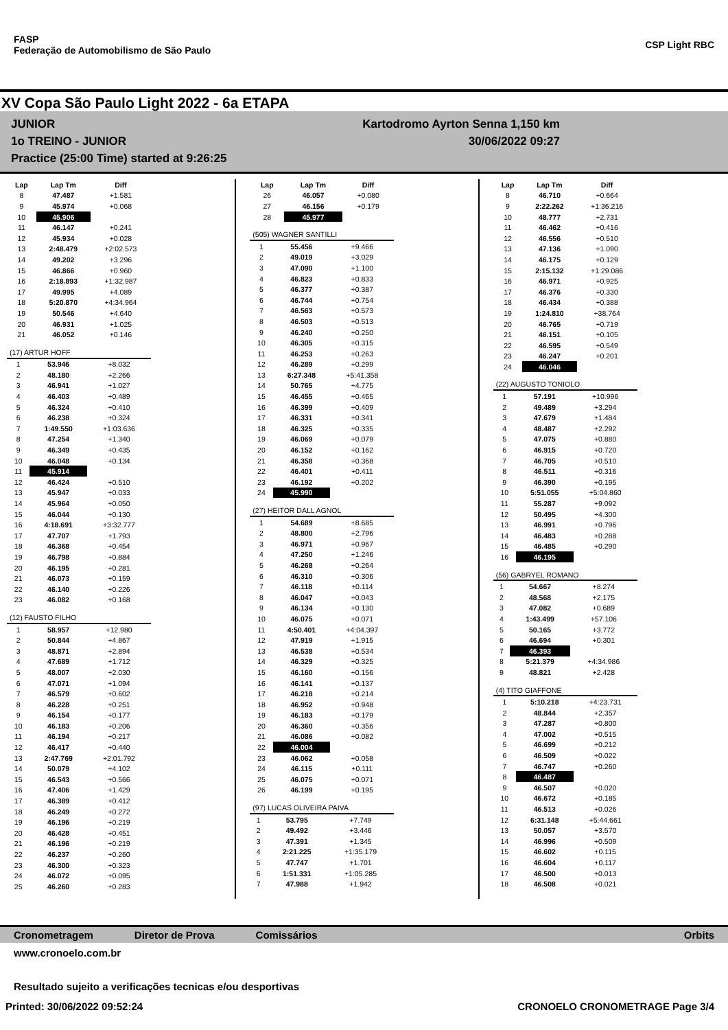FASP
Federação de Automobilismo de São Paulo
CSP Light RBC
XV Copa São Paulo Light 2022 - 6a ETAPA
JUNIOR Kartodromo Ayrton Senna 1,150 km
1o TREINO - JUNIOR 30/06/2022 09:27
Practice (25:00 Time) started at 9:26:25
| Lap | Lap Tm | Diff |
| --- | --- | --- |
| 8 | 47.487 | +1.581 |
| 9 | 45.974 | +0.068 |
| 10 | 45.906 | |
| 11 | 46.147 | +0.241 |
| 12 | 45.934 | +0.028 |
| 13 | 2:48.479 | +2:02.573 |
| 14 | 49.202 | +3.296 |
| 15 | 46.866 | +0.960 |
| 16 | 2:18.893 | +1:32.987 |
| 17 | 49.995 | +4.089 |
| 18 | 5:20.870 | +4:34.964 |
| 19 | 50.546 | +4.640 |
| 20 | 46.931 | +1.025 |
| 21 | 46.052 | +0.146 |
| (17) ARTUR HOFF | | |
| --- | --- | --- |
| 1 | 53.946 | +8.032 |
| 2 | 48.180 | +2.266 |
| 3 | 46.941 | +1.027 |
| 4 | 46.403 | +0.489 |
| 5 | 46.324 | +0.410 |
| 6 | 46.238 | +0.324 |
| 7 | 1:49.550 | +1:03.636 |
| 8 | 47.254 | +1.340 |
| 9 | 46.349 | +0.435 |
| 10 | 46.048 | +0.134 |
| 11 | 45.914 | |
| 12 | 46.424 | +0.510 |
| 13 | 45.947 | +0.033 |
| 14 | 45.964 | +0.050 |
| 15 | 46.044 | +0.130 |
| 16 | 4:18.691 | +3:32.777 |
| 17 | 47.707 | +1.793 |
| 18 | 46.368 | +0.454 |
| 19 | 46.798 | +0.884 |
| 20 | 46.195 | +0.281 |
| 21 | 46.073 | +0.159 |
| 22 | 46.140 | +0.226 |
| 23 | 46.082 | +0.168 |
| (12) FAUSTO FILHO | | |
| --- | --- | --- |
| 1 | 58.957 | +12.980 |
| 2 | 50.844 | +4.867 |
| 3 | 48.871 | +2.894 |
| 4 | 47.689 | +1.712 |
| 5 | 48.007 | +2.030 |
| 6 | 47.071 | +1.094 |
| 7 | 46.579 | +0.602 |
| 8 | 46.228 | +0.251 |
| 9 | 46.154 | +0.177 |
| 10 | 46.183 | +0.206 |
| 11 | 46.194 | +0.217 |
| 12 | 46.417 | +0.440 |
| 13 | 2:47.769 | +2:01.792 |
| 14 | 50.079 | +4.102 |
| 15 | 46.543 | +0.566 |
| 16 | 47.406 | +1.429 |
| 17 | 46.389 | +0.412 |
| 18 | 46.249 | +0.272 |
| 19 | 46.196 | +0.219 |
| 20 | 46.428 | +0.451 |
| 21 | 46.196 | +0.219 |
| 22 | 46.237 | +0.260 |
| 23 | 46.300 | +0.323 |
| 24 | 46.072 | +0.095 |
| 25 | 46.260 | +0.283 |
| Lap | Lap Tm | Diff |
| --- | --- | --- |
| 26 | 46.057 | +0.080 |
| 27 | 46.156 | +0.179 |
| 28 | 45.977 | |
| (505) WAGNER SANTILLI | | |
| --- | --- | --- |
| 1 | 55.456 | +9.466 |
| 2 | 49.019 | +3.029 |
| 3 | 47.090 | +1.100 |
| 4 | 46.823 | +0.833 |
| 5 | 46.377 | +0.387 |
| 6 | 46.744 | +0.754 |
| 7 | 46.563 | +0.573 |
| 8 | 46.503 | +0.513 |
| 9 | 46.240 | +0.250 |
| 10 | 46.305 | +0.315 |
| 11 | 46.253 | +0.263 |
| 12 | 46.289 | +0.299 |
| 13 | 6:27.348 | +5:41.358 |
| 14 | 50.765 | +4.775 |
| 15 | 46.455 | +0.465 |
| 16 | 46.399 | +0.409 |
| 17 | 46.331 | +0.341 |
| 18 | 46.325 | +0.335 |
| 19 | 46.069 | +0.079 |
| 20 | 46.152 | +0.162 |
| 21 | 46.358 | +0.368 |
| 22 | 46.401 | +0.411 |
| 23 | 46.192 | +0.202 |
| 24 | 45.990 | |
| (27) HEITOR DALL AGNOL | | |
| --- | --- | --- |
| 1 | 54.689 | +8.685 |
| 2 | 48.800 | +2.796 |
| 3 | 46.971 | +0.967 |
| 4 | 47.250 | +1.246 |
| 5 | 46.268 | +0.264 |
| 6 | 46.310 | +0.306 |
| 7 | 46.118 | +0.114 |
| 8 | 46.047 | +0.043 |
| 9 | 46.134 | +0.130 |
| 10 | 46.075 | +0.071 |
| 11 | 4:50.401 | +4:04.397 |
| 12 | 47.919 | +1.915 |
| 13 | 46.538 | +0.534 |
| 14 | 46.329 | +0.325 |
| 15 | 46.160 | +0.156 |
| 16 | 46.141 | +0.137 |
| 17 | 46.218 | +0.214 |
| 18 | 46.952 | +0.948 |
| 19 | 46.183 | +0.179 |
| 20 | 46.360 | +0.356 |
| 21 | 46.086 | +0.082 |
| 22 | 46.004 | |
| 23 | 46.062 | +0.058 |
| 24 | 46.115 | +0.111 |
| 25 | 46.075 | +0.071 |
| 26 | 46.199 | +0.195 |
| (97) LUCAS OLIVEIRA PAIVA | | |
| --- | --- | --- |
| 1 | 53.795 | +7.749 |
| 2 | 49.492 | +3.446 |
| 3 | 47.391 | +1.345 |
| 4 | 2:21.225 | +1:35.179 |
| 5 | 47.747 | +1.701 |
| 6 | 1:51.331 | +1:05.285 |
| 7 | 47.988 | +1.942 |
| Lap | Lap Tm | Diff |
| --- | --- | --- |
| 8 | 46.710 | +0.664 |
| 9 | 2:22.262 | +1:36.216 |
| 10 | 48.777 | +2.731 |
| 11 | 46.462 | +0.416 |
| 12 | 46.556 | +0.510 |
| 13 | 47.136 | +1.090 |
| 14 | 46.175 | +0.129 |
| 15 | 2:15.132 | +1:29.086 |
| 16 | 46.971 | +0.925 |
| 17 | 46.376 | +0.330 |
| 18 | 46.434 | +0.388 |
| 19 | 1:24.810 | +38.764 |
| 20 | 46.765 | +0.719 |
| 21 | 46.151 | +0.105 |
| 22 | 46.595 | +0.549 |
| 23 | 46.247 | +0.201 |
| 24 | 46.046 | |
| (22) AUGUSTO TONIOLO | | |
| --- | --- | --- |
| 1 | 57.191 | +10.996 |
| 2 | 49.489 | +3.294 |
| 3 | 47.679 | +1.484 |
| 4 | 48.487 | +2.292 |
| 5 | 47.075 | +0.880 |
| 6 | 46.915 | +0.720 |
| 7 | 46.705 | +0.510 |
| 8 | 46.511 | +0.316 |
| 9 | 46.390 | +0.195 |
| 10 | 5:51.055 | +5:04.860 |
| 11 | 55.287 | +9.092 |
| 12 | 50.495 | +4.300 |
| 13 | 46.991 | +0.796 |
| 14 | 46.483 | +0.288 |
| 15 | 46.485 | +0.290 |
| 16 | 46.195 | |
| (56) GABRYEL ROMANO | | |
| --- | --- | --- |
| 1 | 54.667 | +8.274 |
| 2 | 48.568 | +2.175 |
| 3 | 47.082 | +0.689 |
| 4 | 1:43.499 | +57.106 |
| 5 | 50.165 | +3.772 |
| 6 | 46.694 | +0.301 |
| 7 | 46.393 | |
| 8 | 5:21.379 | +4:34.986 |
| 9 | 48.821 | +2.428 |
| (4) TITO GIAFFONE | | |
| --- | --- | --- |
| 1 | 5:10.218 | +4:23.731 |
| 2 | 48.844 | +2.357 |
| 3 | 47.287 | +0.800 |
| 4 | 47.002 | +0.515 |
| 5 | 46.699 | +0.212 |
| 6 | 46.509 | +0.022 |
| 7 | 46.747 | +0.260 |
| 8 | 46.487 | |
| 9 | 46.507 | +0.020 |
| 10 | 46.672 | +0.185 |
| 11 | 46.513 | +0.026 |
| 12 | 6:31.148 | +5:44.661 |
| 13 | 50.057 | +3.570 |
| 14 | 46.996 | +0.509 |
| 15 | 46.602 | +0.115 |
| 16 | 46.604 | +0.117 |
| 17 | 46.500 | +0.013 |
| 18 | 46.508 | +0.021 |
Cronometragem Diretor de Prova Comissários Orbits
www.cronoelo.com.br
Resultado sujeito a verificações tecnicas e/ou desportivas
Printed: 30/06/2022 09:52:24 CRONOELO CRONOMETRAGE Page 3/4